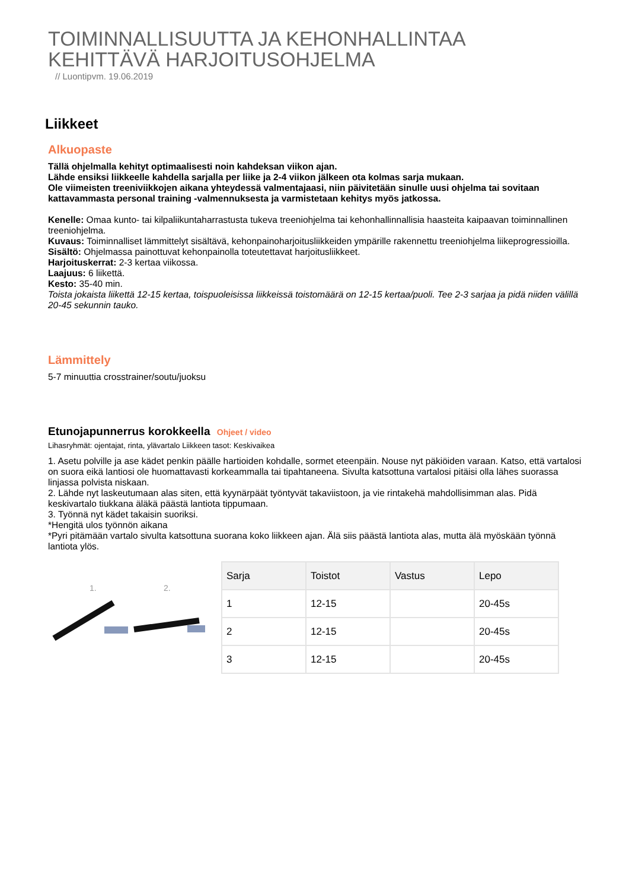TOIMINNALLISUUTTA JA KEHONHALLINTAA
KEHITTÄVÄ HARJOITUSOHJELMA
// Luontipvm. 19.06.2019
Liikkeet
Alkuopaste
Tällä ohjelmalla kehityt optimaalisesti noin kahdeksan viikon ajan.
Lähde ensiksi liikkeelle kahdella sarjalla per liike ja 2-4 viikon jälkeen ota kolmas sarja mukaan.
Ole viimeisten treeniviikkojen aikana yhteydessä valmentajaasi, niin päivitetään sinulle uusi ohjelma tai sovitaan kattavammasta personal training -valmennuksesta ja varmistetaan kehitys myös jatkossa.
Kenelle: Omaa kunto- tai kilpaliikuntaharrastusta tukeva treeniohjelma tai kehonhallinnallisia haasteita kaipaavan toiminnallinen treeniohjelma.
Kuvaus: Toiminnalliset lämmittelyt sisältävä, kehonpainoharjoitusliikkeiden ympärille rakennettu treeniohjelma liikeprogressioilla.
Sisältö: Ohjelmassa painottuvat kehonpainolla toteutettavat harjoitusliikkeet.
Harjoituskerrat: 2-3 kertaa viikossa.
Laajuus: 6 liikettä.
Kesto: 35-40 min.
Toista jokaista liikettä 12-15 kertaa, toispuoleisissa liikkeissä toistomäärä on 12-15 kertaa/puoli. Tee 2-3 sarjaa ja pidä niiden välillä 20-45 sekunnin tauko.
Lämmittely
5-7 minuuttia crosstrainer/soutu/juoksu
Etunojapunnerrus korokkeella Ohjeet / video
Lihasryhmät: ojentajat, rinta, ylävartalo Liikkeen tasot: Keskivaikea
1. Asetu polville ja ase kädet penkin päälle hartioiden kohdalle, sormet eteenpäin. Nouse nyt päkiöiden varaan. Katso, että vartalosi on suora eikä lantiosi ole huomattavasti korkeammalla tai tipahtaneena. Sivulta katsottuna vartalosi pitäisi olla lähes suorassa linjassa polvista niskaan.
2. Lähde nyt laskeutumaan alas siten, että kyynärpäät työntyvät takaviistoon, ja vie rintakehä mahdollisimman alas. Pidä keskivartalo tiukkana äläkä päästä lantiota tippumaan.
3. Työnnä nyt kädet takaisin suoriksi.
*Hengitä ulos työnnön aikana
*Pyri pitämään vartalo sivulta katsottuna suorana koko liikkeen ajan. Älä siis päästä lantiota alas, mutta älä myöskään työnnä lantiota ylös.
1.
2.
| Sarja | Toistot | Vastus | Lepo |
| --- | --- | --- | --- |
| 1 | 12-15 | | 20-45s |
| 2 | 12-15 | | 20-45s |
| 3 | 12-15 | | 20-45s |